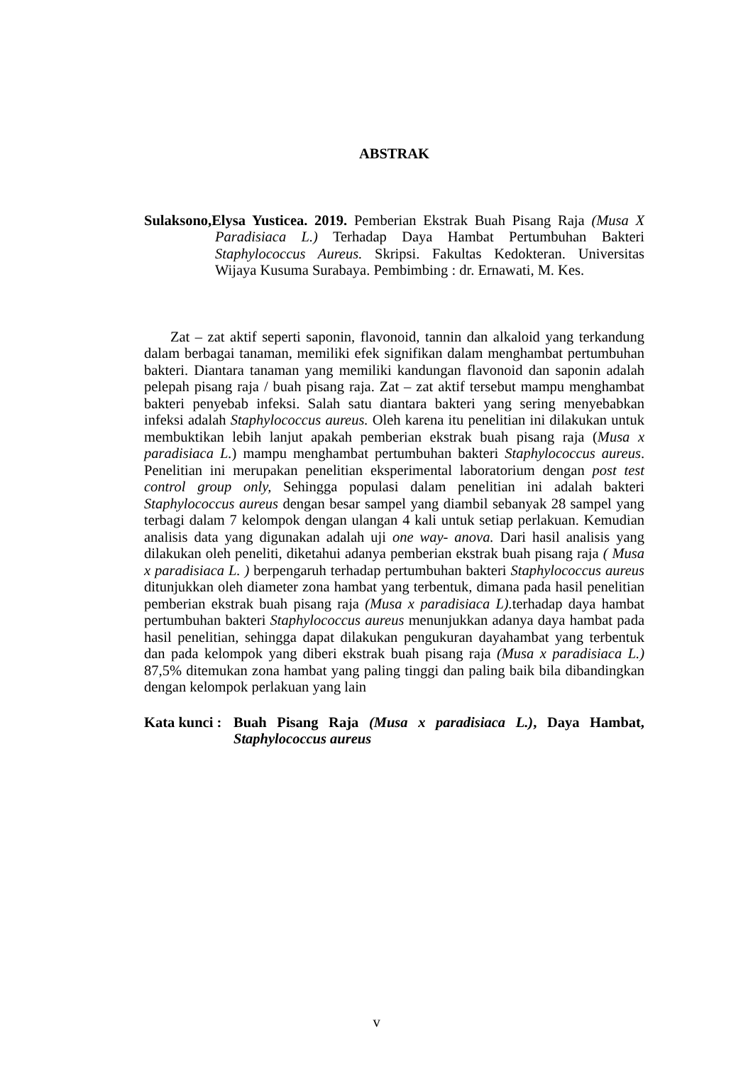ABSTRAK
Sulaksono,Elysa Yusticea. 2019. Pemberian Ekstrak Buah Pisang Raja (Musa X Paradisiaca L.) Terhadap Daya Hambat Pertumbuhan Bakteri Staphylococcus Aureus. Skripsi. Fakultas Kedokteran. Universitas Wijaya Kusuma Surabaya. Pembimbing : dr. Ernawati, M. Kes.
Zat – zat aktif seperti saponin, flavonoid, tannin dan alkaloid yang terkandung dalam berbagai tanaman, memiliki efek signifikan dalam menghambat pertumbuhan bakteri. Diantara tanaman yang memiliki kandungan flavonoid dan saponin adalah pelepah pisang raja / buah pisang raja. Zat – zat aktif tersebut mampu menghambat bakteri penyebab infeksi. Salah satu diantara bakteri yang sering menyebabkan infeksi adalah Staphylococcus aureus. Oleh karena itu penelitian ini dilakukan untuk membuktikan lebih lanjut apakah pemberian ekstrak buah pisang raja (Musa x paradisiaca L.) mampu menghambat pertumbuhan bakteri Staphylococcus aureus. Penelitian ini merupakan penelitian eksperimental laboratorium dengan post test control group only, Sehingga populasi dalam penelitian ini adalah bakteri Staphylococcus aureus dengan besar sampel yang diambil sebanyak 28 sampel yang terbagi dalam 7 kelompok dengan ulangan 4 kali untuk setiap perlakuan. Kemudian analisis data yang digunakan adalah uji one way- anova. Dari hasil analisis yang dilakukan oleh peneliti, diketahui adanya pemberian ekstrak buah pisang raja ( Musa x paradisiaca L. ) berpengaruh terhadap pertumbuhan bakteri Staphylococcus aureus ditunjukkan oleh diameter zona hambat yang terbentuk, dimana pada hasil penelitian pemberian ekstrak buah pisang raja (Musa x paradisiaca L). terhadap daya hambat pertumbuhan bakteri Staphylococcus aureus menunjukkan adanya daya hambat pada hasil penelitian, sehingga dapat dilakukan pengukuran dayahambat yang terbentuk dan pada kelompok yang diberi ekstrak buah pisang raja (Musa x paradisiaca L.) 87,5% ditemukan zona hambat yang paling tinggi dan paling baik bila dibandingkan dengan kelompok perlakuan yang lain
Kata kunci :
Buah Pisang Raja (Musa x paradisiaca L.), Daya Hambat, Staphylococcus aureus
v